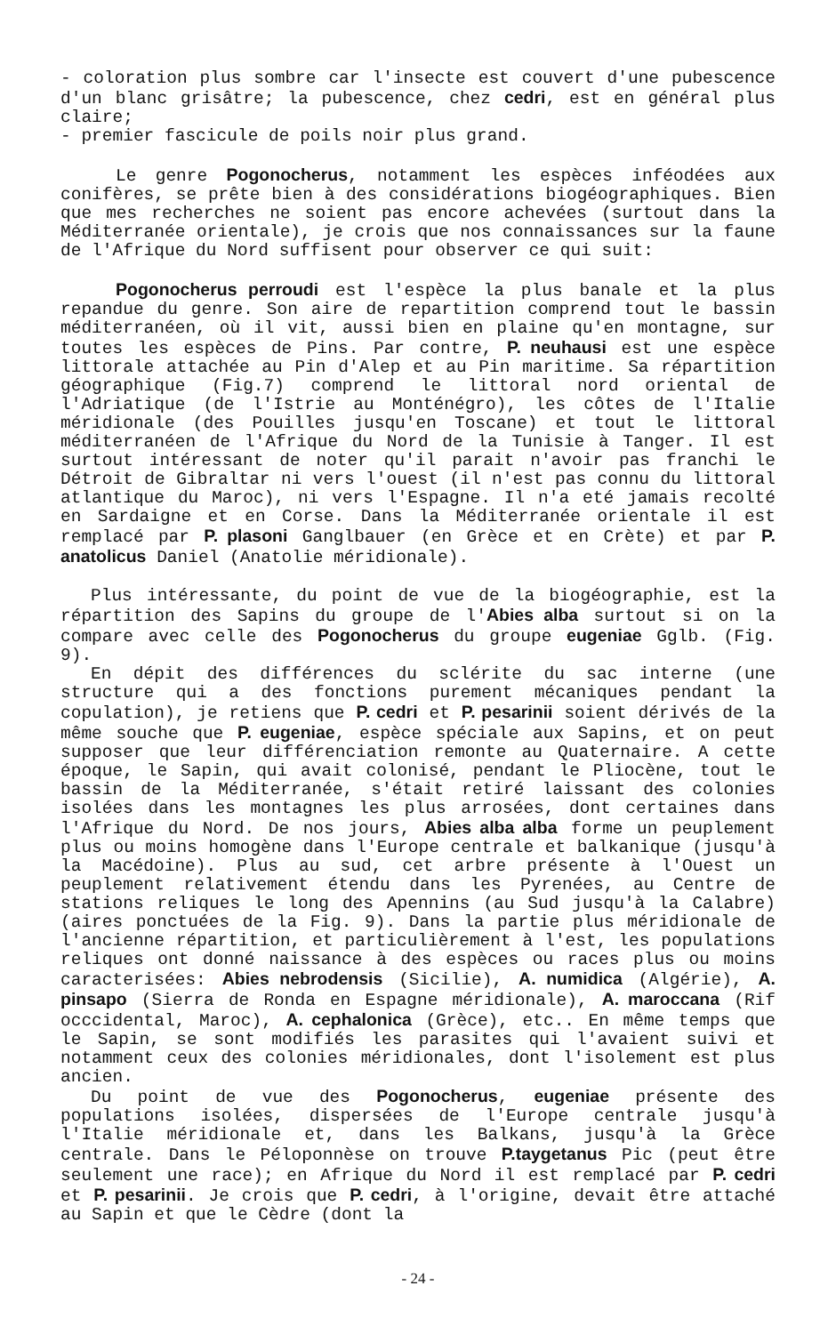- coloration plus sombre car l'insecte est couvert d'une pubescence d'un blanc grisâtre; la pubescence, chez cedri, est en général plus claire;
- premier fascicule de poils noir plus grand.
Le genre Pogonocherus, notamment les espèces inféodées aux conifères, se prête bien à des considérations biogéographiques. Bien que mes recherches ne soient pas encore achevées (surtout dans la Méditerranée orientale), je crois que nos connaissances sur la faune de l'Afrique du Nord suffisent pour observer ce qui suit:
Pogonocherus perroudi est l'espèce la plus banale et la plus repandue du genre. Son aire de repartition comprend tout le bassin méditerranéen, où il vit, aussi bien en plaine qu'en montagne, sur toutes les espèces de Pins. Par contre, P. neuhausi est une espèce littorale attachée au Pin d'Alep et au Pin maritime. Sa répartition géographique (Fig.7) comprend le littoral nord oriental de l'Adriatique (de l'Istrie au Monténégro), les côtes de l'Italie méridionale (des Pouilles jusqu'en Toscane) et tout le littoral méditerranéen de l'Afrique du Nord de la Tunisie à Tanger. Il est surtout intéressant de noter qu'il parait n'avoir pas franchi le Détroit de Gibraltar ni vers l'ouest (il n'est pas connu du littoral atlantique du Maroc), ni vers l'Espagne. Il n'a eté jamais recolté en Sardaigne et en Corse. Dans la Méditerranée orientale il est remplacé par P. plasoni Ganglbauer (en Grèce et en Crète) et par P. anatolicus Daniel (Anatolie méridionale).
Plus intéressante, du point de vue de la biogéographie, est la répartition des Sapins du groupe de l'Abies alba surtout si on la compare avec celle des Pogonocherus du groupe eugeniae Gglb. (Fig. 9).
En dépit des différences du sclérite du sac interne (une structure qui a des fonctions purement mécaniques pendant la copulation), je retiens que P. cedri et P. pesarinii soient dérivés de la même souche que P. eugeniae, espèce spéciale aux Sapins, et on peut supposer que leur différenciation remonte au Quaternaire. A cette époque, le Sapin, qui avait colonisé, pendant le Pliocène, tout le bassin de la Méditerranée, s'était retiré laissant des colonies isolées dans les montagnes les plus arrosées, dont certaines dans l'Afrique du Nord. De nos jours, Abies alba alba forme un peuplement plus ou moins homogène dans l'Europe centrale et balkanique (jusqu'à la Macédoine). Plus au sud, cet arbre présente à l'Ouest un peuplement relativement étendu dans les Pyrenées, au Centre de stations reliques le long des Apennins (au Sud jusqu'à la Calabre) (aires ponctuées de la Fig. 9). Dans la partie plus méridionale de l'ancienne répartition, et particulièrement à l'est, les populations reliques ont donné naissance à des espèces ou races plus ou moins caracterisées: Abies nebrodensis (Sicilie), A. numidica (Algérie), A. pinsapo (Sierra de Ronda en Espagne méridionale), A. maroccana (Rif occcidental, Maroc), A. cephalonica (Grèce), etc.. En même temps que le Sapin, se sont modifiés les parasites qui l'avaient suivi et notamment ceux des colonies méridionales, dont l'isolement est plus ancien.
Du point de vue des Pogonocherus, eugeniae présente des populations isolées, dispersées de l'Europe centrale jusqu'à l'Italie méridionale et, dans les Balkans, jusqu'à la Grèce centrale. Dans le Péloponnèse on trouve P.taygetanus Pic (peut être seulement une race); en Afrique du Nord il est remplacé par P. cedri et P. pesarinii. Je crois que P. cedri, à l'origine, devait être attaché au Sapin et que le Cèdre (dont la
- 24 -